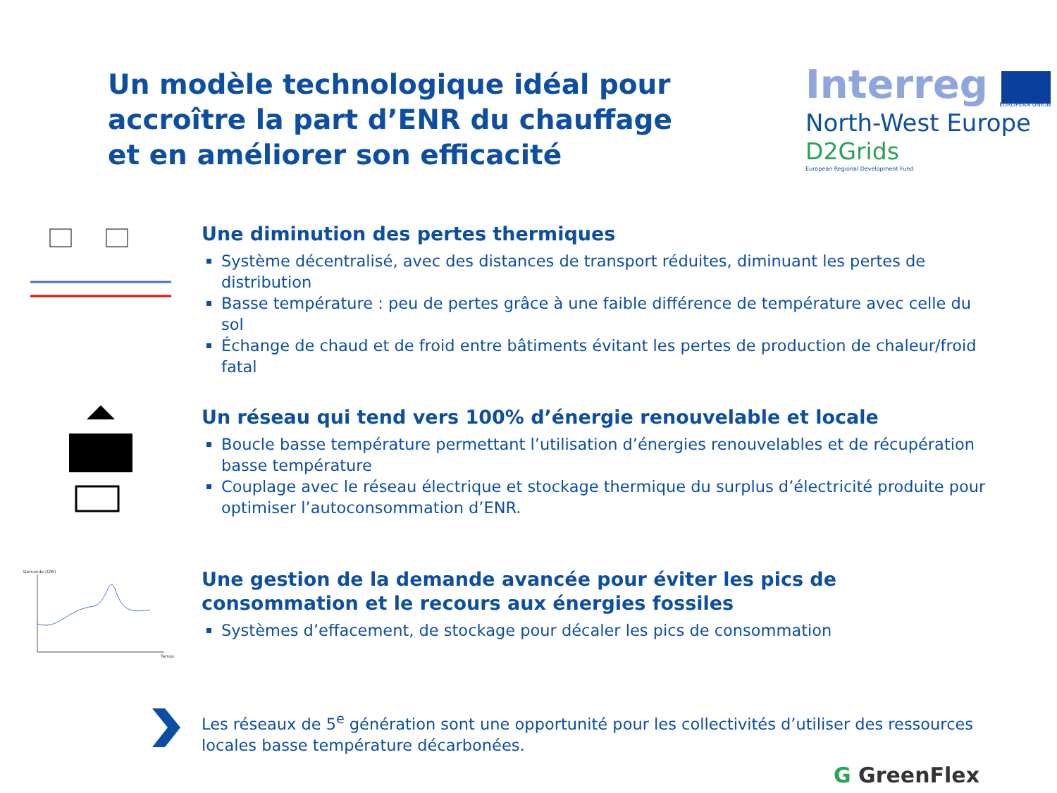Un modèle technologique idéal pour accroître la part d’ENR du chauffage et en améliorer son efficacité
Interreg
EUROPEAN UNION
North-West Europe
D2Grids
European Regional Development Fund
Une diminution des pertes thermiques
Système décentralisé, avec des distances de transport réduites, diminuant les pertes de distribution
Basse température : peu de pertes grâce à une faible différence de température avec celle du sol
Échange de chaud et de froid entre bâtiments évitant les pertes de production de chaleur/froid fatal
Un réseau qui tend vers 100% d’énergie renouvelable et locale
Boucle basse température permettant l’utilisation d’énergies renouvelables et de récupération basse température
Couplage avec le réseau électrique et stockage thermique du surplus d’électricité produite pour optimiser l’autoconsommation d’ENR.
Demande (GW)
Temps
Une gestion de la demande avancée pour éviter les pics de consommation et le recours aux énergies fossiles
Systèmes d’effacement, de stockage pour décaler les pics de consommation
Les réseaux de 5<sup>e</sup> génération sont une opportunité pour les collectivités d’utiliser des ressources locales basse température décarbonées.
G GreenFlex